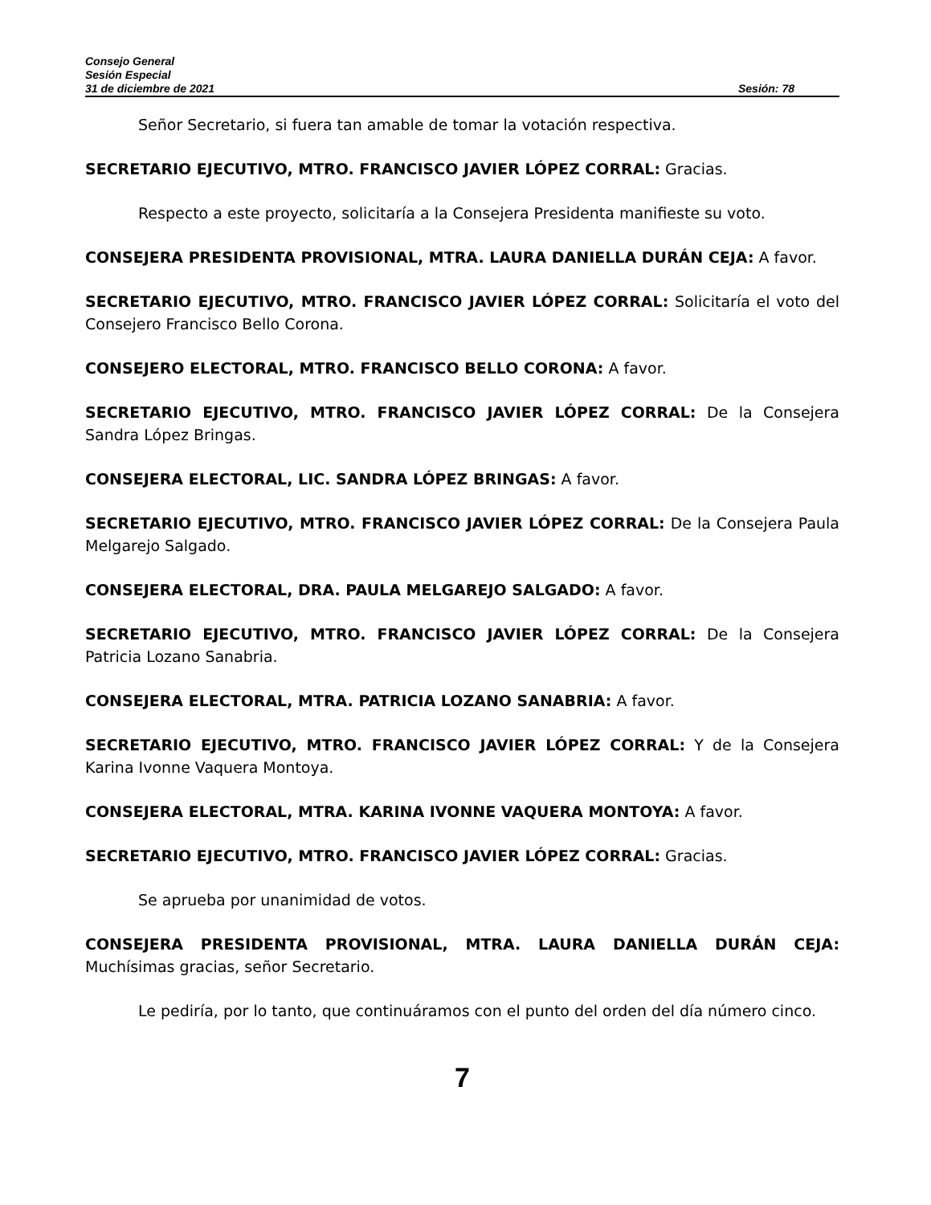Consejo General
Sesión Especial
31 de diciembre de 2021 Sesión: 78
Señor Secretario, si fuera tan amable de tomar la votación respectiva.
SECRETARIO EJECUTIVO, MTRO. FRANCISCO JAVIER LÓPEZ CORRAL: Gracias.
Respecto a este proyecto, solicitaría a la Consejera Presidenta manifieste su voto.
CONSEJERA PRESIDENTA PROVISIONAL, MTRA. LAURA DANIELLA DURÁN CEJA: A favor.
SECRETARIO EJECUTIVO, MTRO. FRANCISCO JAVIER LÓPEZ CORRAL: Solicitaría el voto del Consejero Francisco Bello Corona.
CONSEJERO ELECTORAL, MTRO. FRANCISCO BELLO CORONA: A favor.
SECRETARIO EJECUTIVO, MTRO. FRANCISCO JAVIER LÓPEZ CORRAL: De la Consejera Sandra López Bringas.
CONSEJERA ELECTORAL, LIC. SANDRA LÓPEZ BRINGAS: A favor.
SECRETARIO EJECUTIVO, MTRO. FRANCISCO JAVIER LÓPEZ CORRAL: De la Consejera Paula Melgarejo Salgado.
CONSEJERA ELECTORAL, DRA. PAULA MELGAREJO SALGADO: A favor.
SECRETARIO EJECUTIVO, MTRO. FRANCISCO JAVIER LÓPEZ CORRAL: De la Consejera Patricia Lozano Sanabria.
CONSEJERA ELECTORAL, MTRA. PATRICIA LOZANO SANABRIA: A favor.
SECRETARIO EJECUTIVO, MTRO. FRANCISCO JAVIER LÓPEZ CORRAL: Y de la Consejera Karina Ivonne Vaquera Montoya.
CONSEJERA ELECTORAL, MTRA. KARINA IVONNE VAQUERA MONTOYA: A favor.
SECRETARIO EJECUTIVO, MTRO. FRANCISCO JAVIER LÓPEZ CORRAL: Gracias.
Se aprueba por unanimidad de votos.
CONSEJERA PRESIDENTA PROVISIONAL, MTRA. LAURA DANIELLA DURÁN CEJA: Muchísimas gracias, señor Secretario.
Le pediría, por lo tanto, que continuáramos con el punto del orden del día número cinco.
7